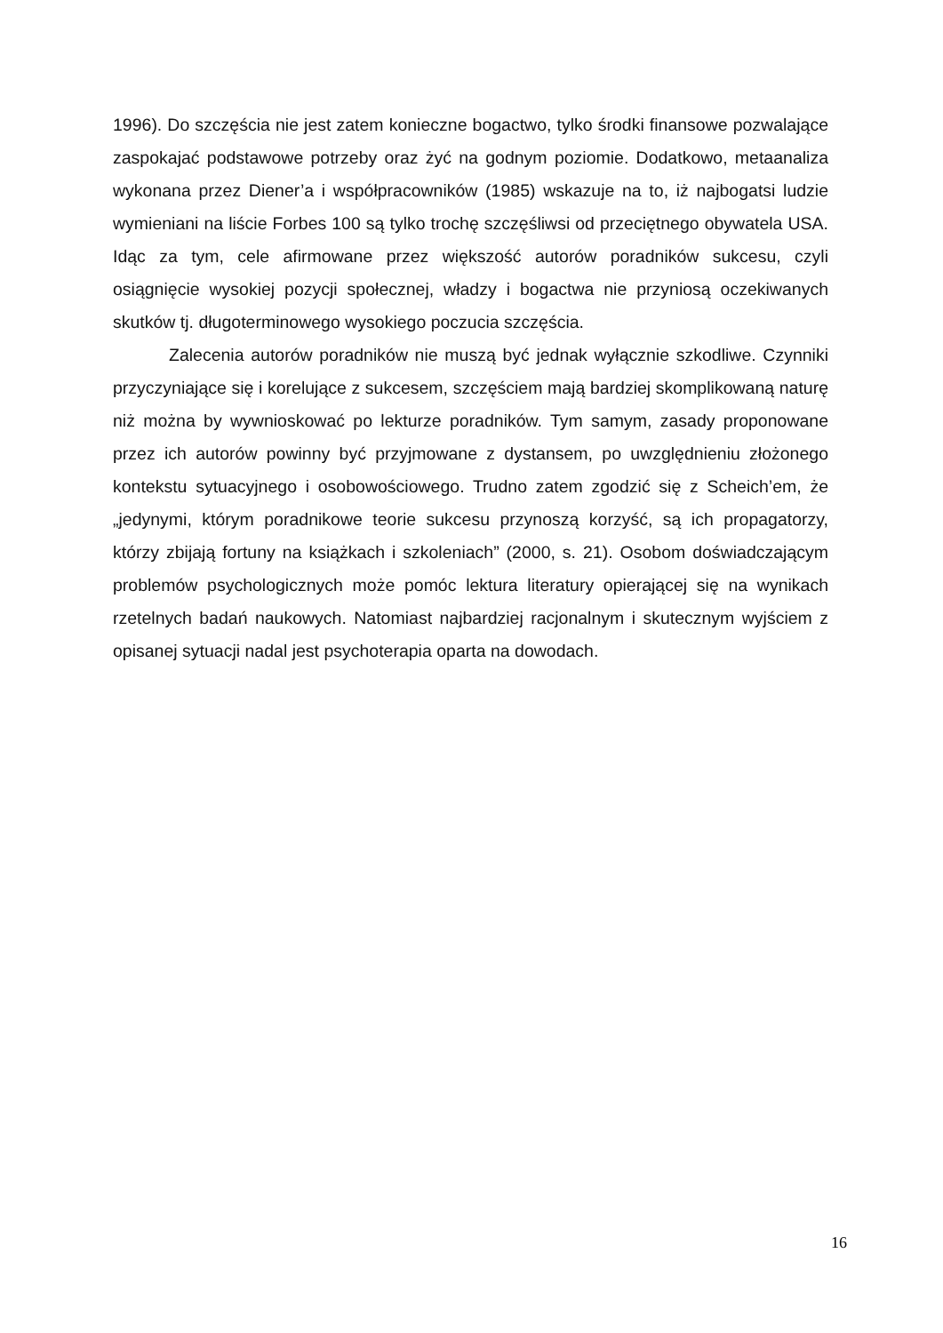1996). Do szczęścia nie jest zatem konieczne bogactwo, tylko środki finansowe pozwalające zaspokajać podstawowe potrzeby oraz żyć na godnym poziomie. Dodatkowo, metaanaliza wykonana przez Diener’a i współpracowników (1985) wskazuje na to, iż najbogatsi ludzie wymieniani na liście Forbes 100 są tylko trochę szczęśliwsi od przeciętnego obywatela USA. Idąc za tym, cele afirmowane przez większość autorów poradników sukcesu, czyli osiągnięcie wysokiej pozycji społecznej, władzy i bogactwa nie przyniosą oczekiwanych skutków tj. długoterminowego wysokiego poczucia szczęścia.
Zalecenia autorów poradników nie muszą być jednak wyłącznie szkodliwe. Czynniki przyczyniające się i korelujące z sukcesem, szczęściem mają bardziej skomplikowaną naturę niż można by wywnioskować po lekturze poradników. Tym samym, zasady proponowane przez ich autorów powinny być przyjmowane z dystansem, po uwzględnieniu złożonego kontekstu sytuacyjnego i osobowościowego. Trudno zatem zgodzić się z Scheich’em, że „jedynymi, którym poradnikowe teorie sukcesu przynoszą korzyść, są ich propagatorzy, którzy zbijają fortuny na książkach i szkoleniach” (2000, s. 21). Osobom doświadczającym problemów psychologicznych może pomóc lektura literatury opierającej się na wynikach rzetelnych badań naukowych. Natomiast najbardziej racjonalnym i skutecznym wyjściem z opisanej sytuacji nadal jest psychoterapia oparta na dowodach.
16